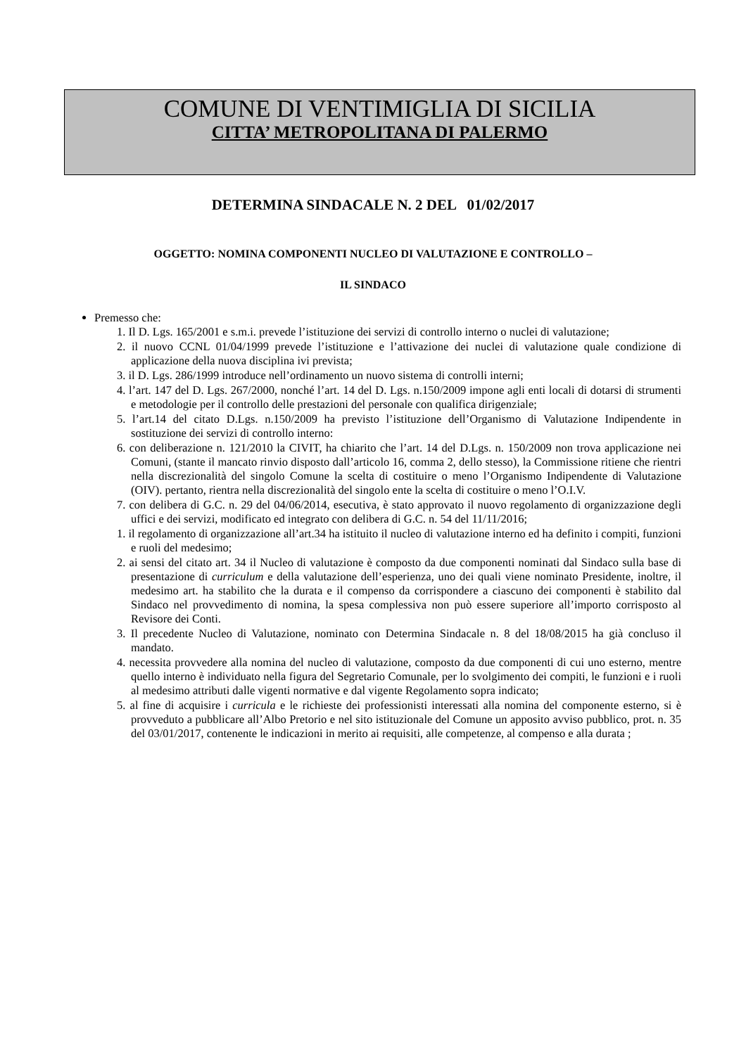COMUNE DI VENTIMIGLIA DI SICILIA
CITTA’ METROPOLITANA DI PALERMO
DETERMINA SINDACALE N. 2 DEL 01/02/2017
OGGETTO: NOMINA COMPONENTI NUCLEO DI VALUTAZIONE E CONTROLLO –
IL SINDACO
Premesso che:
1. Il D. Lgs. 165/2001 e s.m.i. prevede l’istituzione dei servizi di controllo interno o nuclei di valutazione;
2. il nuovo CCNL 01/04/1999 prevede l’istituzione e l’attivazione dei nuclei di valutazione quale condizione di applicazione della nuova disciplina ivi prevista;
3. il D. Lgs. 286/1999 introduce nell’ordinamento un nuovo sistema di controlli interni;
4. l’art. 147 del D. Lgs. 267/2000, nonché l’art. 14 del D. Lgs. n.150/2009 impone agli enti locali di dotarsi di strumenti e metodologie per il controllo delle prestazioni del personale con qualifica dirigenziale;
5. l’art.14 del citato D.Lgs. n.150/2009 ha previsto l’istituzione dell’Organismo di Valutazione Indipendente in sostituzione dei servizi di controllo interno:
6. con deliberazione n. 121/2010 la CIVIT, ha chiarito che l’art. 14 del D.Lgs. n. 150/2009 non trova applicazione nei Comuni, (stante il mancato rinvio disposto dall’articolo 16, comma 2, dello stesso), la Commissione ritiene che rientri nella discrezionalità del singolo Comune la scelta di costituire o meno l’Organismo Indipendente di Valutazione (OIV). pertanto, rientra nella discrezionalità del singolo ente la scelta di costituire o meno l’O.I.V.
7. con delibera di G.C. n. 29 del 04/06/2014, esecutiva, è stato approvato il nuovo regolamento di organizzazione degli uffici e dei servizi, modificato ed integrato con delibera di G.C. n. 54 del 11/11/2016;
1. il regolamento di organizzazione all’art.34 ha istituito il nucleo di valutazione interno ed ha definito i compiti, funzioni e ruoli del medesimo;
2. ai sensi del citato art. 34 il Nucleo di valutazione è composto da due componenti nominati dal Sindaco sulla base di presentazione di curriculum e della valutazione dell’esperienza, uno dei quali viene nominato Presidente, inoltre, il medesimo art. ha stabilito che la durata e il compenso da corrispondere a ciascuno dei componenti è stabilito dal Sindaco nel provvedimento di nomina, la spesa complessiva non può essere superiore all’importo corrisposto al Revisore dei Conti.
3. Il precedente Nucleo di Valutazione, nominato con Determina Sindacale n. 8 del 18/08/2015 ha già concluso il mandato.
4. necessita provvedere alla nomina del nucleo di valutazione, composto da due componenti di cui uno esterno, mentre quello interno è individuato nella figura del Segretario Comunale, per lo svolgimento dei compiti, le funzioni e i ruoli al medesimo attributi dalle vigenti normative e dal vigente Regolamento sopra indicato;
5. al fine di acquisire i curricula e le richieste dei professionisti interessati alla nomina del componente esterno, si è provveduto a pubblicare all’Albo Pretorio e nel sito istituzionale del Comune un apposito avviso pubblico, prot. n. 35 del 03/01/2017, contenente le indicazioni in merito ai requisiti, alle competenze, al compenso e alla durata ;